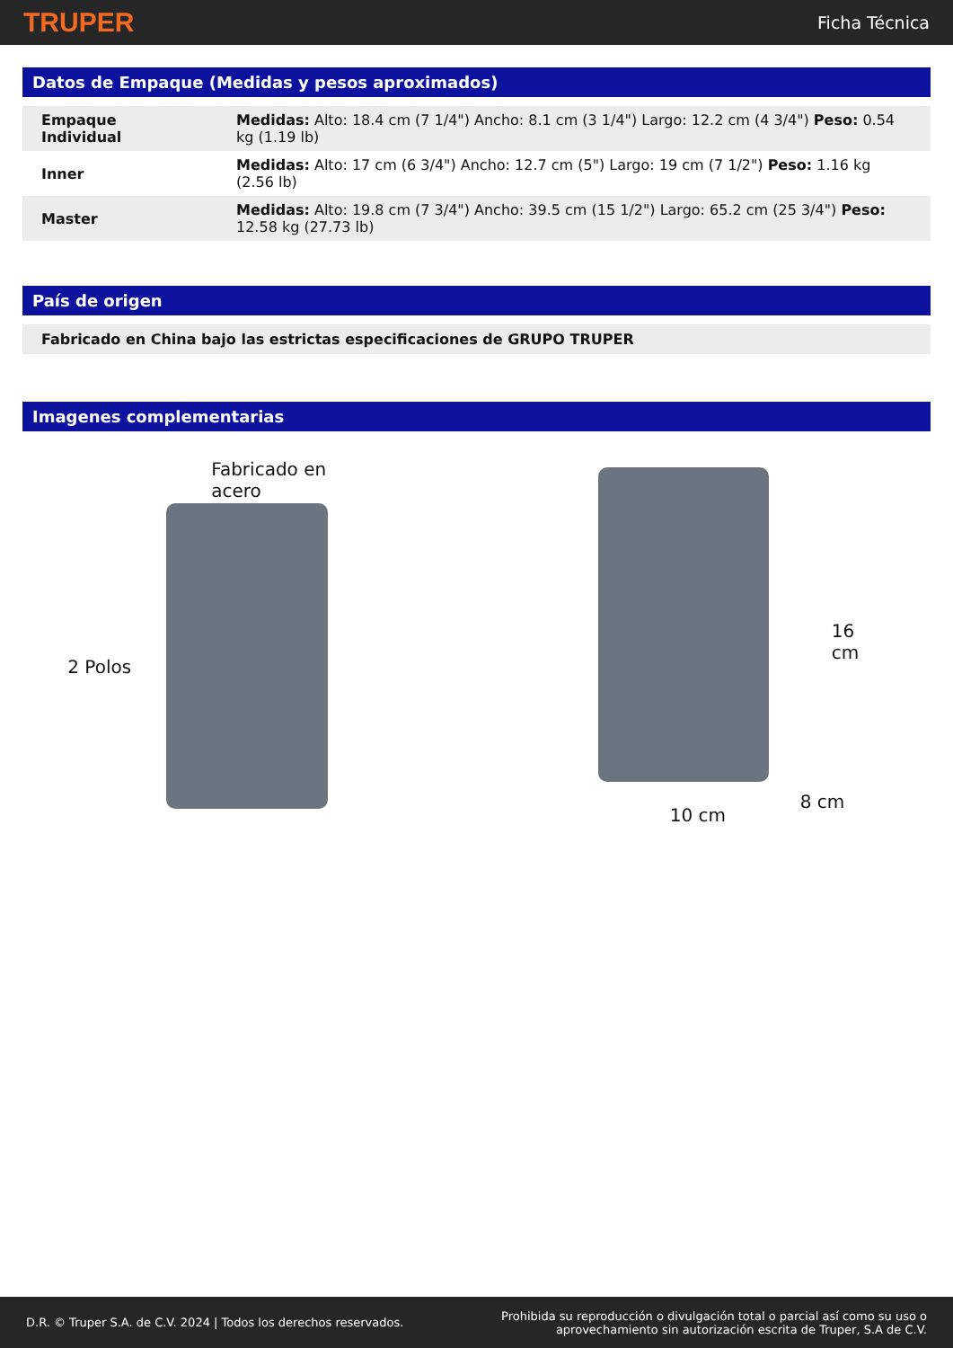TRUPER Ficha Técnica
Datos de Empaque (Medidas y pesos aproximados)
| Empaque Individual | Medidas: Alto: 18.4 cm (7 1/4") Ancho: 8.1 cm (3 1/4") Largo: 12.2 cm (4 3/4") Peso: 0.54 kg (1.19 lb) |
| Inner | Medidas: Alto: 17 cm (6 3/4") Ancho: 12.7 cm (5") Largo: 19 cm (7 1/2") Peso: 1.16 kg (2.56 lb) |
| Master | Medidas: Alto: 19.8 cm (7 3/4") Ancho: 39.5 cm (15 1/2") Largo: 65.2 cm (25 3/4") Peso: 12.58 kg (27.73 lb) |
País de origen
Fabricado en China bajo las estrictas especificaciones de GRUPO TRUPER
Imagenes complementarias
Fabricado en acero
2 Polos
16 cm
8 cm
10 cm
D.R. © Truper S.A. de C.V. 2024 | Todos los derechos reservados. Prohibida su reproducción o divulgación total o parcial así como su uso o
aprovechamiento sin autorización escrita de Truper, S.A de C.V.